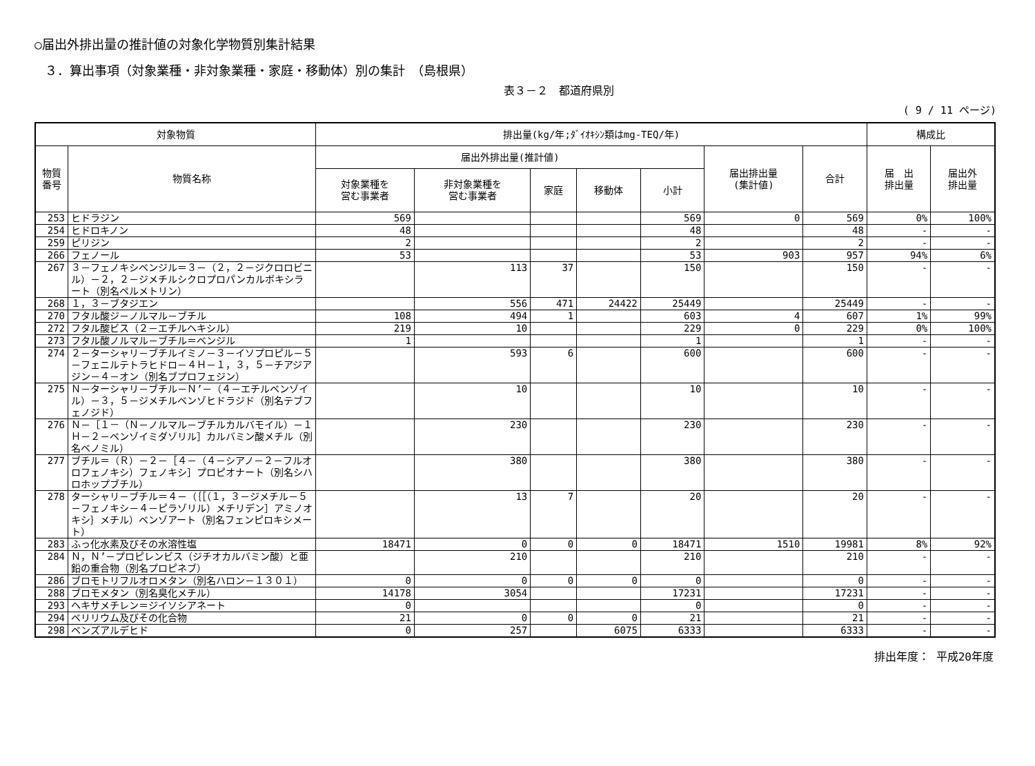○届出外排出量の推計値の対象化学物質別集計結果
３．算出事項（対象業種・非対象業種・家庭・移動体）別の集計　（島根県）
表３－２　都道府県別
( 9 / 11 ページ)
| 対象物質 | | 排出量(kg/年;ﾀﾞｲｵｷｼﾝ類はmg-TEQ/年) | | | | | | | 構成比 | |
| --- | --- | --- | --- | --- | --- | --- | --- | --- | --- | --- |
| 物質 番号 | 物質名称 | 届出外排出量(推計値) | | | | | 届出排出量 (集計値) | 合計 | 届 出 排出量 | 届出外 排出量 |
| | | 対象業種を 営む事業者 | 非対象業種を 営む事業者 | 家庭 | 移動体 | 小計 | | | | |
| 253 | ヒドラジン | 569 | | | | 569 | 0 | 569 | 0% | 100% |
| 254 | ヒドロキノン | 48 | | | | 48 | | 48 | - | - |
| 259 | ピリジン | 2 | | | | 2 | | 2 | - | - |
| 266 | フェノール | 53 | | | | 53 | 903 | 957 | 94% | 6% |
| 267 | ３－フェノキシベンジル＝３－（２，２－ジクロロビニル）－２，２－ジメチルシクロプロパンカルボキシラート（別名ペルメトリン） | | 113 | 37 | | 150 | | 150 | - | - |
| 268 | １，３－ブタジエン | | 556 | 471 | 24422 | 25449 | | 25449 | - | - |
| 270 | フタル酸ジ－ノルマル－ブチル | 108 | 494 | 1 | | 603 | 4 | 607 | 1% | 99% |
| 272 | フタル酸ビス（２－エチルヘキシル） | 219 | 10 | | | 229 | 0 | 229 | 0% | 100% |
| 273 | フタル酸ノルマル－ブチル＝ベンジル | 1 | | | | 1 | | 1 | - | - |
| 274 | ２－ターシャリ－ブチルイミノ－３－イソプロピル－５－フェニルテトラヒドロ－４Ｈ－１，３，５－チアジアジン－４－オン（別名ブプロフェジン） | | 593 | 6 | | 600 | | 600 | - | - |
| 275 | Ｎ－ターシャリ－ブチル－Ｎ’－（４－エチルベンゾイル）－３，５－ジメチルベンゾヒドラジド（別名テブフェノジド） | | 10 | | | 10 | | 10 | - | - |
| 276 | Ｎ－［１－（Ｎ－ノルマル－ブチルカルバモイル）－１Ｈ－２－ベンゾイミダゾリル］カルバミン酸メチル（別名ベノミル） | | 230 | | | 230 | | 230 | - | - |
| 277 | ブチル＝（Ｒ）－２－［４－（４－シアノ－２－フルオロフェノキシ）フェノキシ］プロピオナート（別名シハロホップブチル） | | 380 | | | 380 | | 380 | - | - |
| 278 | ターシャリ－ブチル＝４－（｛［（１，３－ジメチル－５－フェノキシ－４－ピラゾリル）メチリデン］アミノオキシ｝メチル）ベンゾアート（別名フェンピロキシメート） | | 13 | 7 | | 20 | | 20 | - | - |
| 283 | ふっ化水素及びその水溶性塩 | 18471 | 0 | 0 | 0 | 18471 | 1510 | 19981 | 8% | 92% |
| 284 | Ｎ，Ｎ’－プロピレンビス（ジチオカルバミン酸）と亜鉛の重合物（別名プロピネブ） | | 210 | | | 210 | | 210 | - | - |
| 286 | ブロモトリフルオロメタン（別名ハロン－１３０１） | 0 | 0 | 0 | 0 | 0 | | 0 | - | - |
| 288 | ブロモメタン（別名臭化メチル） | 14178 | 3054 | | | 17231 | | 17231 | - | - |
| 293 | ヘキサメチレン＝ジイソシアネート | 0 | | | | 0 | | 0 | - | - |
| 294 | ベリリウム及びその化合物 | 21 | 0 | 0 | 0 | 21 | | 21 | - | - |
| 298 | ベンズアルデヒド | 0 | 257 | | 6075 | 6333 | | 6333 | - | - |
排出年度： 平成20年度